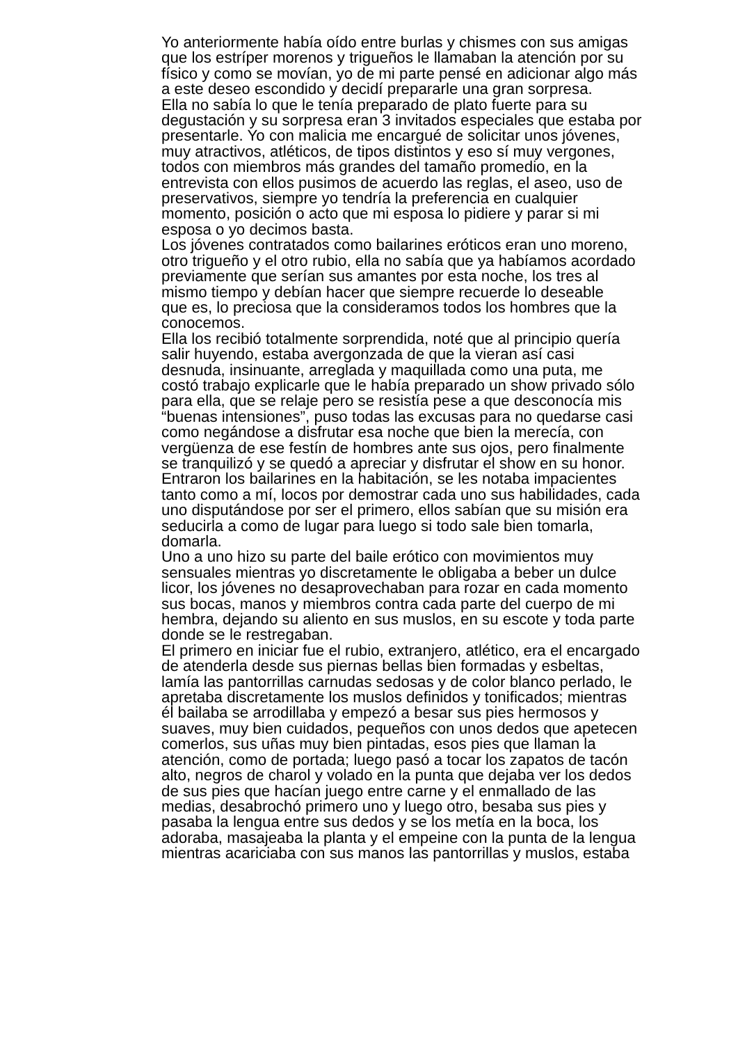Yo anteriormente había oído entre burlas y chismes con sus amigas que los estríper morenos y trigueños le llamaban la atención por su físico y como se movían, yo de mi parte pensé en adicionar algo más a este deseo escondido y decidí prepararle una gran sorpresa.
Ella no sabía lo que le tenía preparado de plato fuerte para su degustación y su sorpresa eran 3 invitados especiales que estaba por presentarle. Yo con malicia me encargué de solicitar unos jóvenes, muy atractivos, atléticos, de tipos distintos y eso sí muy vergones, todos con miembros más grandes del tamaño promedio, en la entrevista con ellos pusimos de acuerdo las reglas, el aseo, uso de preservativos, siempre yo tendría la preferencia en cualquier momento, posición o acto que mi esposa lo pidiere y parar si mi esposa o yo decimos basta.
Los jóvenes contratados como bailarines eróticos eran uno moreno, otro trigueño y el otro rubio, ella no sabía que ya habíamos acordado previamente que serían sus amantes por esta noche, los tres al mismo tiempo y debían hacer que siempre recuerde lo deseable que es, lo preciosa que la consideramos todos los hombres que la conocemos.
Ella los recibió totalmente sorprendida, noté que al principio quería salir huyendo, estaba avergonzada de que la vieran así casi desnuda, insinuante, arreglada y maquillada como una puta, me costó trabajo explicarle que le había preparado un show privado sólo para ella, que se relaje pero se resistía pese a que desconocía mis “buenas intensiones”, puso todas las excusas para no quedarse casi como negándose a disfrutar esa noche que bien la merecía, con vergüenza de ese festín de hombres ante sus ojos, pero finalmente se tranquilizó y se quedó a apreciar y disfrutar el show en su honor.
Entraron los bailarines en la habitación, se les notaba impacientes tanto como a mí, locos por demostrar cada uno sus habilidades, cada uno disputándose por ser el primero, ellos sabían que su misión era seducirla a como de lugar para luego si todo sale bien tomarla, domarla.
Uno a uno hizo su parte del baile erótico con movimientos muy sensuales mientras yo discretamente le obligaba a beber un dulce licor, los jóvenes no desaprovechaban para rozar en cada momento sus bocas, manos y miembros contra cada parte del cuerpo de mi hembra, dejando su aliento en sus muslos, en su escote y toda parte donde se le restregaban.
El primero en iniciar fue el rubio, extranjero, atlético, era el encargado de atenderla desde sus piernas bellas bien formadas y esbeltas, lamía las pantorrillas carnudas sedosas y de color blanco perlado, le apretaba discretamente los muslos definidos y tonificados; mientras él bailaba se arrodillaba y empezó a besar sus pies hermosos y suaves, muy bien cuidados, pequeños con unos dedos que apetecen comerlos, sus uñas muy bien pintadas, esos pies que llaman la atención, como de portada; luego pasó a tocar los zapatos de tacón alto, negros de charol y volado en la punta que dejaba ver los dedos de sus pies que hacían juego entre carne y el enmallado de las medias, desabrochó primero uno y luego otro, besaba sus pies y pasaba la lengua entre sus dedos y se los metía en la boca, los adoraba, masajeaba la planta y el empeine con la punta de la lengua mientras acariciaba con sus manos las pantorrillas y muslos, estaba